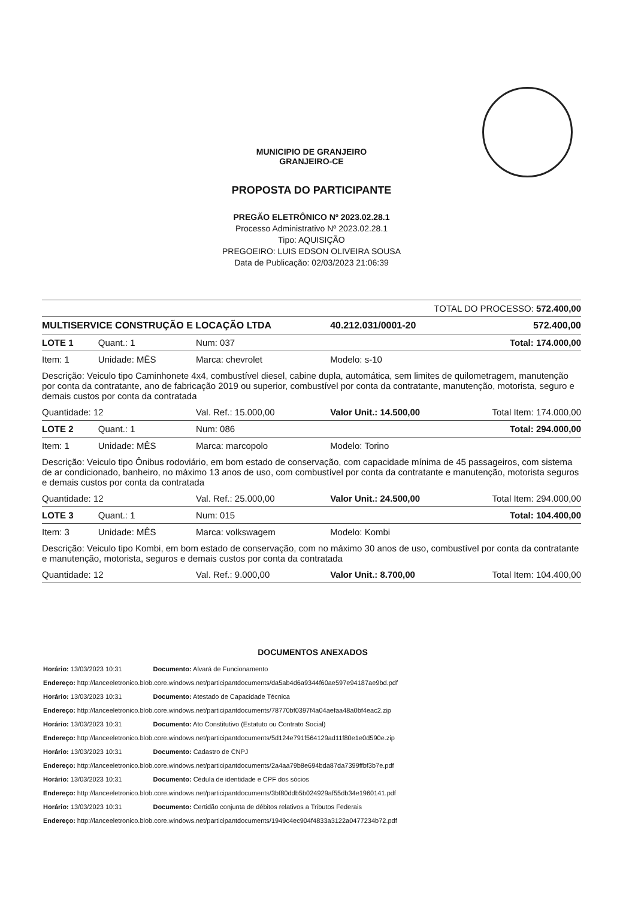MUNICIPIO DE GRANJEIRO
GRANJEIRO-CE
PROPOSTA DO PARTICIPANTE
PREGÃO ELETRÔNICO Nº 2023.02.28.1
Processo Administrativo Nº 2023.02.28.1
Tipo: AQUISIÇÃO
PREGOEIRO: LUIS EDSON OLIVEIRA SOUSA
Data de Publicação: 02/03/2023 21:06:39
| TOTAL DO PROCESSO: 572.400,00 | | | | |
| MULTISERVICE CONSTRUÇÃO E LOCAÇÃO LTDA | | | 40.212.031/0001-20 | 572.400,00 |
| LOTE 1 | Quant.: 1 | Num: 037 | Total: 174.000,00 | |
| Item: 1 | Unidade: MÊS | Marca: chevrolet | Modelo: s-10 | |
| Descrição: Veiculo tipo Caminhonete 4x4, combustível diesel, cabine dupla, automática, sem limites de quilometragem, manutenção por conta da contratante, ano de fabricação 2019 ou superior, combustível por conta da contratante, manutenção, motorista, seguro e demais custos por conta da contratada | | | | |
| Quantidade: 12 | | Val. Ref.: 15.000,00 | Valor Unit.: 14.500,00 | Total Item: 174.000,00 |
| LOTE 2 | Quant.: 1 | Num: 086 | Total: 294.000,00 | |
| Item: 1 | Unidade: MÊS | Marca: marcopolo | Modelo: Torino | |
| Descrição: Veiculo tipo Ônibus rodoviário, em bom estado de conservação, com capacidade mínima de 45 passageiros, com sistema de ar condicionado, banheiro, no máximo 13 anos de uso, com combustível por conta da contratante e manutenção, motorista seguros e demais custos por conta da contratada | | | | |
| Quantidade: 12 | | Val. Ref.: 25.000,00 | Valor Unit.: 24.500,00 | Total Item: 294.000,00 |
| LOTE 3 | Quant.: 1 | Num: 015 | Total: 104.400,00 | |
| Item: 3 | Unidade: MÊS | Marca: volkswagem | Modelo: Kombi | |
| Descrição: Veiculo tipo Kombi, em bom estado de conservação, com no máximo 30 anos de uso, combustível por conta da contratante e manutenção, motorista, seguros e demais custos por conta da contratada | | | | |
| Quantidade: 12 | | Val. Ref.: 9.000,00 | Valor Unit.: 8.700,00 | Total Item: 104.400,00 |
DOCUMENTOS ANEXADOS
Horário: 13/03/2023 10:31 Documento: Alvará de Funcionamento
Endereço: http://lanceeletronico.blob.core.windows.net/participantdocuments/da5ab4d6a9344f60ae597e94187ae9bd.pdf
Horário: 13/03/2023 10:31 Documento: Atestado de Capacidade Técnica
Endereço: http://lanceeletronico.blob.core.windows.net/participantdocuments/78770bf0397f4a04aefaa48a0bf4eac2.zip
Horário: 13/03/2023 10:31 Documento: Ato Constitutivo (Estatuto ou Contrato Social)
Endereço: http://lanceeletronico.blob.core.windows.net/participantdocuments/5d124e791f564129ad11f80e1e0d590e.zip
Horário: 13/03/2023 10:31 Documento: Cadastro de CNPJ
Endereço: http://lanceeletronico.blob.core.windows.net/participantdocuments/2a4aa79b8e694bda87da7399ffbf3b7e.pdf
Horário: 13/03/2023 10:31 Documento: Cédula de identidade e CPF dos sócios
Endereço: http://lanceeletronico.blob.core.windows.net/participantdocuments/3bf80ddb5b024929af55db34e1960141.pdf
Horário: 13/03/2023 10:31 Documento: Certidão conjunta de débitos relativos a Tributos Federais
Endereço: http://lanceeletronico.blob.core.windows.net/participantdocuments/1949c4ec904f4833a3122a0477234b72.pdf